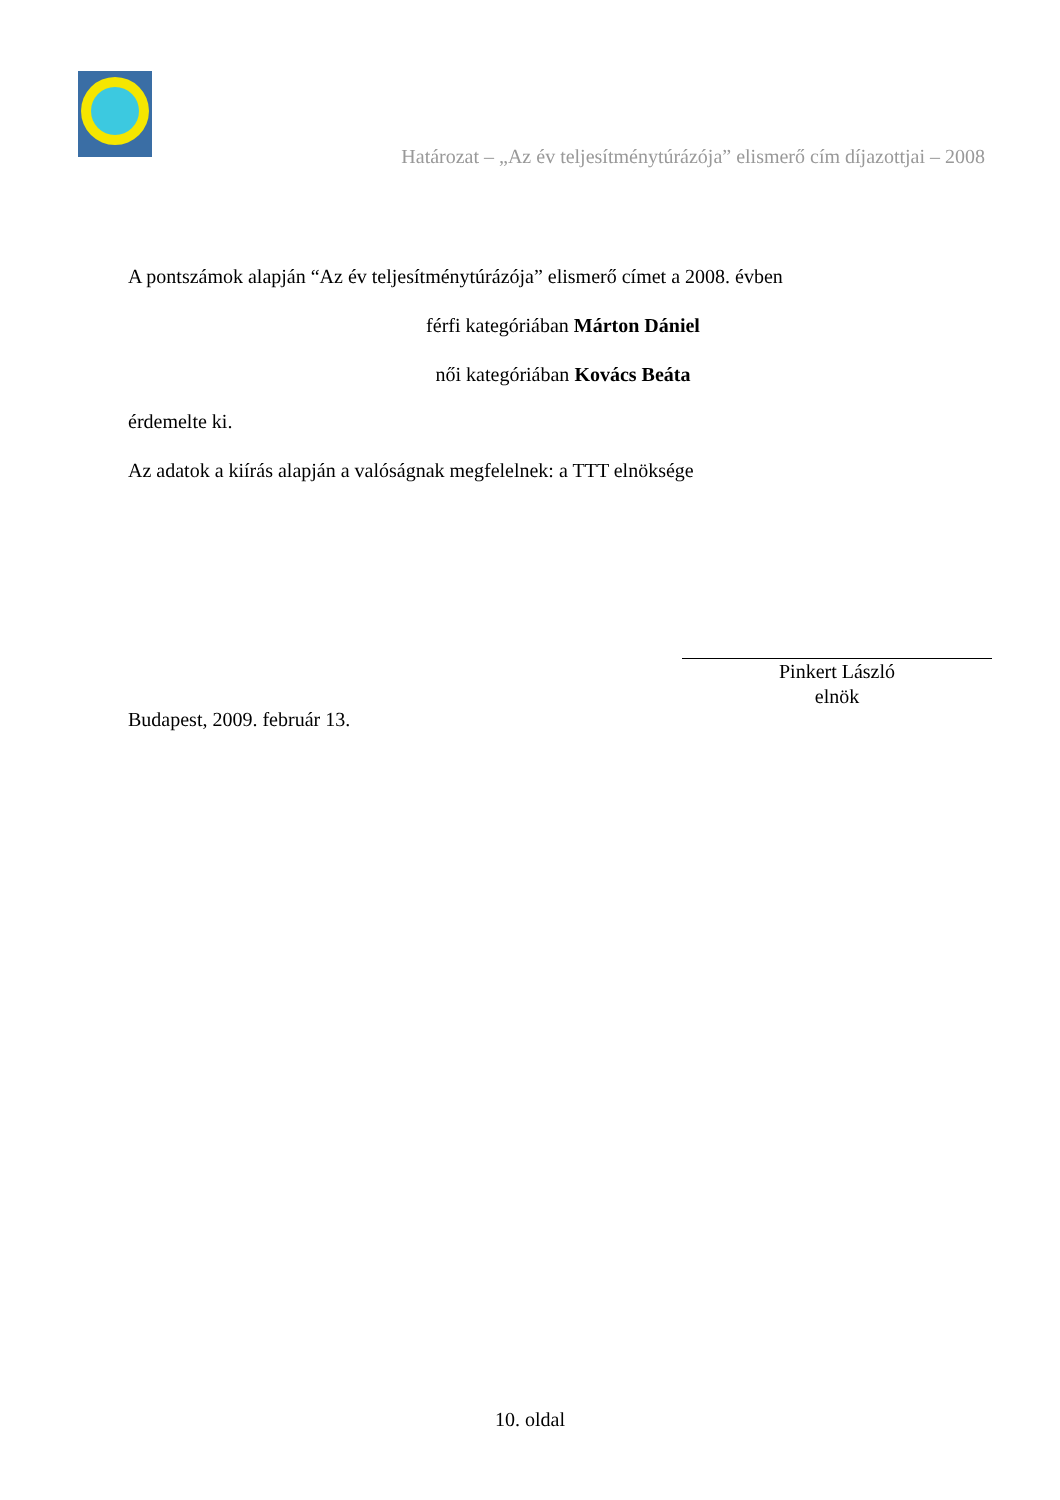Határozat – „Az év teljesítménytúrázója” elismerő cím díjazottjai – 2008
A pontszámok alapján “Az év teljesítménytúrázója” elismerő címet a 2008. évben
férfi kategóriában Márton Dániel
női kategóriában Kovács Beáta
érdemelte ki.
Az adatok a kiírás alapján a valóságnak megfelelnek: a TTT elnöksége
Pinkert László
elnök
Budapest, 2009. február 13.
10. oldal